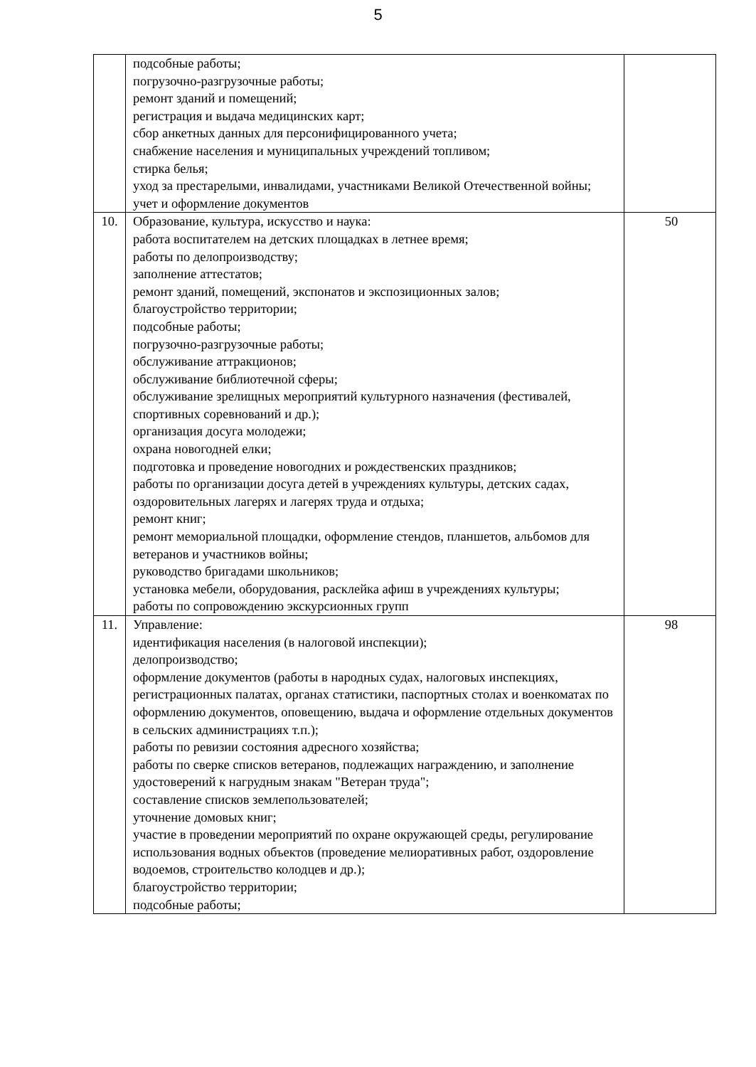5
| | подсобные работы; погрузочно-разгрузочные работы; ремонт зданий и помещений; регистрация и выдача медицинских карт; сбор анкетных данных для персонифицированного учета; снабжение населения и муниципальных учреждений топливом; стирка белья; уход за престарелыми, инвалидами, участниками Великой Отечественной войны; учет и оформление документов | |
| 10. | Образование, культура, искусство и наука: работа воспитателем на детских площадках в летнее время; работы по делопроизводству; заполнение аттестатов; ремонт зданий, помещений, экспонатов и экспозиционных залов; благоустройство территории; подсобные работы; погрузочно-разгрузочные работы; обслуживание аттракционов; обслуживание библиотечной сферы; обслуживание зрелищных мероприятий культурного назначения (фестивалей, спортивных соревнований и др.); организация досуга молодежи; охрана новогодней елки; подготовка и проведение новогодних и рождественских праздников; работы по организации досуга детей в учреждениях культуры, детских садах, оздоровительных лагерях и лагерях труда и отдыха; ремонт книг; ремонт мемориальной площадки, оформление стендов, планшетов, альбомов для ветеранов и участников войны; руководство бригадами школьников; установка мебели, оборудования, расклейка афиш в учреждениях культуры; работы по сопровождению экскурсионных групп | 50 |
| 11. | Управление: идентификация населения (в налоговой инспекции); делопроизводство; оформление документов (работы в народных судах, налоговых инспекциях, регистрационных палатах, органах статистики, паспортных столах и военкоматах по оформлению документов, оповещению, выдача и оформление отдельных документов в сельских администрациях т.п.); работы по ревизии состояния адресного хозяйства; работы по сверке списков ветеранов, подлежащих награждению, и заполнение удостоверений к нагрудным знакам "Ветеран труда"; составление списков землепользователей; уточнение домовых книг; участие в проведении мероприятий по охране окружающей среды, регулирование использования водных объектов (проведение мелиоративных работ, оздоровление водоемов, строительство колодцев и др.); благоустройство территории; подсобные работы; | 98 |